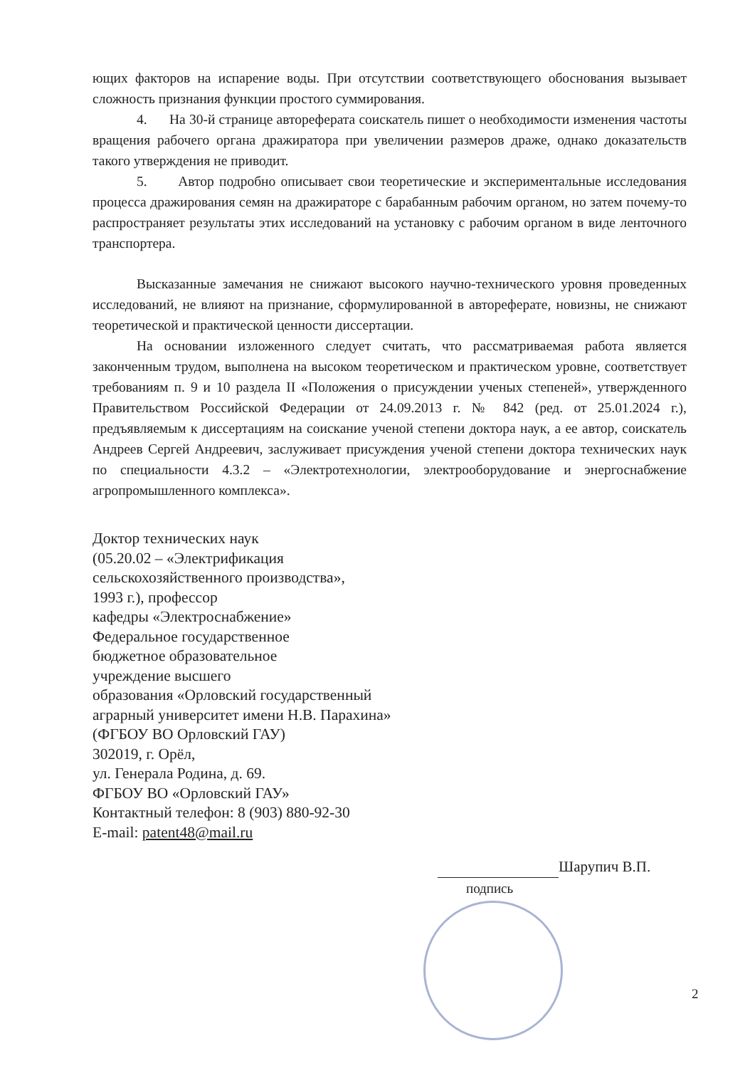ющих факторов на испарение воды. При отсутствии соответствующего обоснования вызывает сложность признания функции простого суммирования.
4. На 30-й странице автореферата соискатель пишет о необходимости изменения частоты вращения рабочего органа дражиратора при увеличении размеров драже, однако доказательств такого утверждения не приводит.
5. Автор подробно описывает свои теоретические и экспериментальные исследования процесса дражирования семян на дражираторе с барабанным рабочим органом, но затем почему-то распространяет результаты этих исследований на установку с рабочим органом в виде ленточного транспортера.
Высказанные замечания не снижают высокого научно-технического уровня проведенных исследований, не влияют на признание, сформулированной в автореферате, новизны, не снижают теоретической и практической ценности диссертации.
На основании изложенного следует считать, что рассматриваемая работа является законченным трудом, выполнена на высоком теоретическом и практическом уровне, соответствует требованиям п. 9 и 10 раздела II «Положения о присуждении ученых степеней», утвержденного Правительством Российской Федерации от 24.09.2013 г. № 842 (ред. от 25.01.2024 г.), предъявляемым к диссертациям на соискание ученой степени доктора наук, а ее автор, соискатель Андреев Сергей Андреевич, заслуживает присуждения ученой степени доктора технических наук по специальности 4.3.2 – «Электротехнологии, электрооборудование и энергоснабжение агропромышленного комплекса».
Доктор технических наук
(05.20.02 – «Электрификация
сельскохозяйственного производства»,
1993 г.), профессор
кафедры «Электроснабжение»
Федеральное государственное
бюджетное образовательное
учреждение высшего
образования «Орловский государственный
аграрный университет имени Н.В. Парахина»
(ФГБОУ ВО Орловский ГАУ)
302019, г. Орёл,
ул. Генерала Родина, д. 69.
ФГБОУ ВО «Орловский ГАУ»
Контактный телефон: 8 (903) 880-92-30
E-mail: patent48@mail.ru
Шарупич В.П.
подпись
2